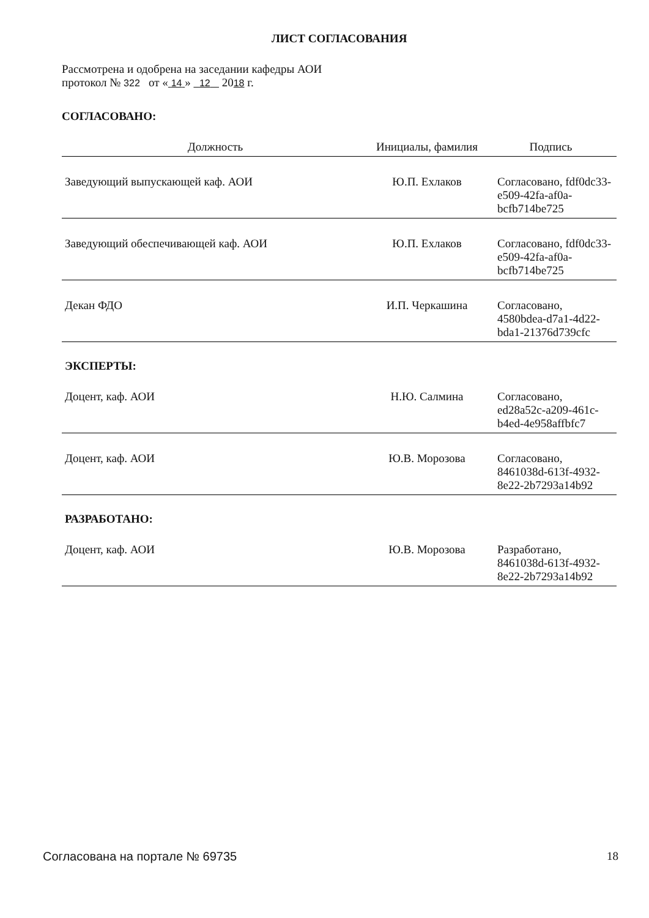ЛИСТ СОГЛАСОВАНИЯ
Рассмотрена и одобрена на заседании кафедры АОИ
протокол № 322 от « 14 » 12 2018 г.
СОГЛАСОВАНО:
| Должность | Инициалы, фамилия | Подпись |
| --- | --- | --- |
| Заведующий выпускающей каф. АОИ | Ю.П. Ехлаков | Согласовано, fdf0dc33-e509-42fa-af0a-bcfb714be725 |
| Заведующий обеспечивающей каф. АОИ | Ю.П. Ехлаков | Согласовано, fdf0dc33-e509-42fa-af0a-bcfb714be725 |
| Декан ФДО | И.П. Черкашина | Согласовано, 4580bdea-d7a1-4d22-bda1-21376d739cfc |
ЭКСПЕРТЫ:
| Доцент, каф. АОИ | Н.Ю. Салмина | Согласовано, ed28a52c-a209-461c-b4ed-4e958affbfc7 |
| Доцент, каф. АОИ | Ю.В. Морозова | Согласовано, 8461038d-613f-4932-8e22-2b7293a14b92 |
РАЗРАБОТАНО:
| Доцент, каф. АОИ | Ю.В. Морозова | Разработано, 8461038d-613f-4932-8e22-2b7293a14b92 |
Согласована на портале № 69735 18